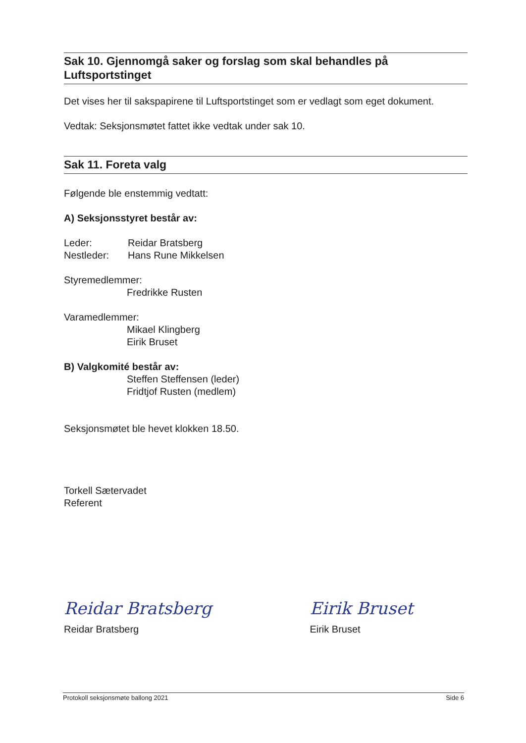Sak 10. Gjennomgå saker og forslag som skal behandles på Luftsportstinget
Det vises her til sakspapirene til Luftsportstinget som er vedlagt som eget dokument.
Vedtak: Seksjonsmøtet fattet ikke vedtak under sak 10.
Sak 11. Foreta valg
Følgende ble enstemmig vedtatt:
A) Seksjonsstyret består av:
Leder: Reidar Bratsberg
Nestleder: Hans Rune Mikkelsen
Styremedlemmer:
Fredrikke Rusten
Varamedlemmer:
Mikael Klingberg
Eirik Bruset
B) Valgkomité består av:
Steffen Steffensen (leder)
Fridtjof Rusten (medlem)
Seksjonsmøtet ble hevet klokken 18.50.
Torkell Sætervadet
Referent
Reidar Bratsberg
Reidar Bratsberg
Eirik Bruset
Eirik Bruset
Protokoll seksjonsmøte ballong 2021 Side 6